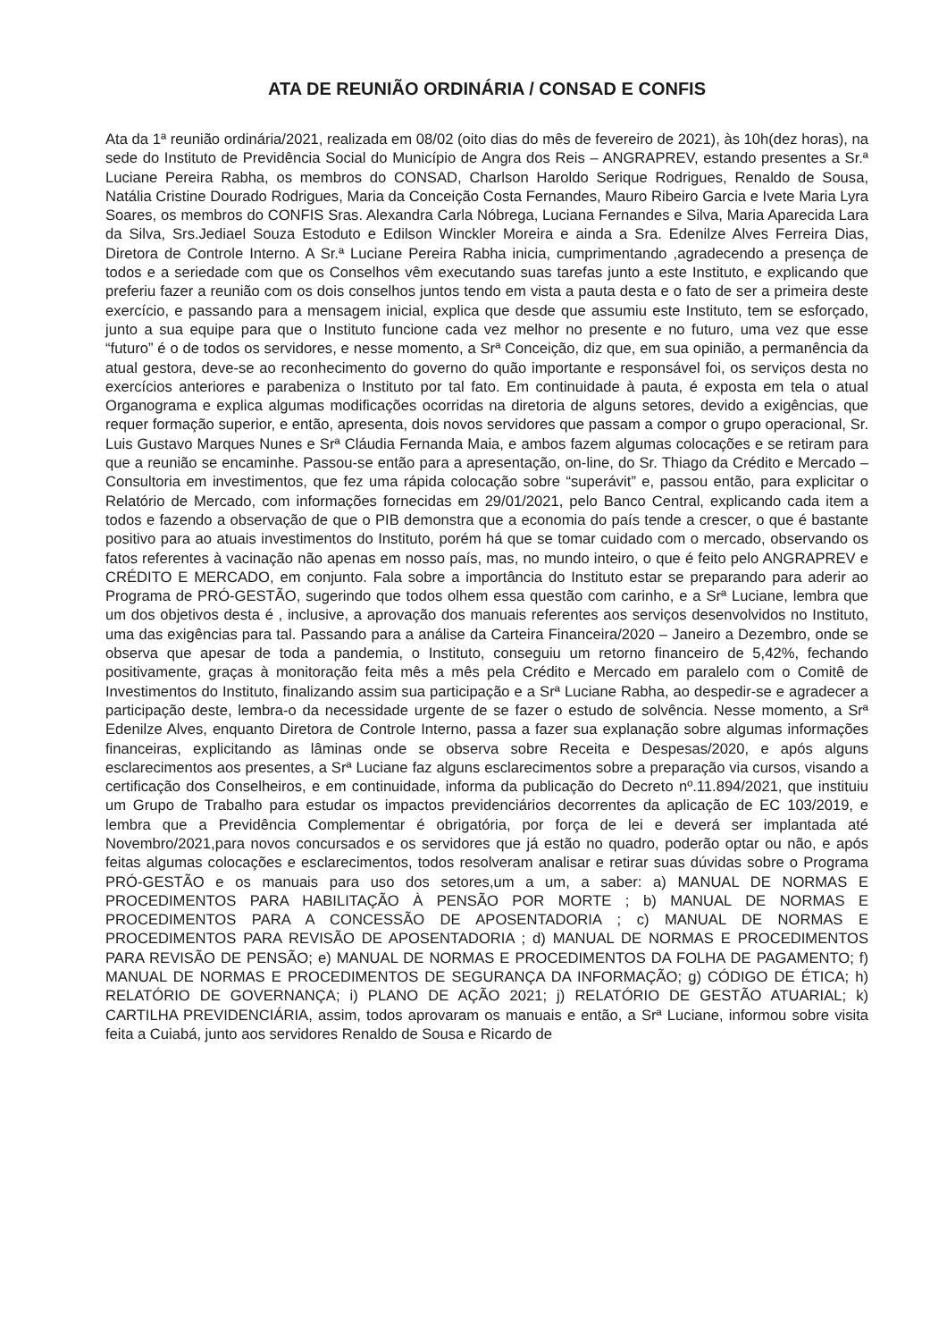ATA DE REUNIÃO ORDINÁRIA / CONSAD E CONFIS
Ata da 1ª reunião ordinária/2021, realizada em 08/02 (oito dias do mês de fevereiro de 2021), às 10h(dez horas), na sede do Instituto de Previdência Social do Município de Angra dos Reis – ANGRAPREV, estando presentes a Sr.ª Luciane Pereira Rabha, os membros do CONSAD, Charlson Haroldo Serique Rodrigues, Renaldo de Sousa, Natália Cristine Dourado Rodrigues, Maria da Conceição Costa Fernandes, Mauro Ribeiro Garcia e Ivete Maria Lyra Soares, os membros do CONFIS Sras. Alexandra Carla Nóbrega, Luciana Fernandes e Silva, Maria Aparecida Lara da Silva, Srs.Jediael Souza Estoduto e Edilson Winckler Moreira e ainda a Sra. Edenilze Alves Ferreira Dias, Diretora de Controle Interno. A Sr.ª Luciane Pereira Rabha inicia, cumprimentando ,agradecendo a presença de todos e a seriedade com que os Conselhos vêm executando suas tarefas junto a este Instituto, e explicando que preferiu fazer a reunião com os dois conselhos juntos tendo em vista a pauta desta e o fato de ser a primeira deste exercício, e passando para a mensagem inicial, explica que desde que assumiu este Instituto, tem se esforçado, junto a sua equipe para que o Instituto funcione cada vez melhor no presente e no futuro, uma vez que esse “futuro” é o de todos os servidores, e nesse momento, a Srª Conceição, diz que, em sua opinião, a permanência da atual gestora, deve-se ao reconhecimento do governo do quão importante e responsável foi, os serviços desta no exercícios anteriores e parabeniza o Instituto por tal fato. Em continuidade à pauta, é exposta em tela o atual Organograma e explica algumas modificações ocorridas na diretoria de alguns setores, devido a exigências, que requer formação superior, e então, apresenta, dois novos servidores que passam a compor o grupo operacional, Sr. Luis Gustavo Marques Nunes e Srª Cláudia Fernanda Maia, e ambos fazem algumas colocações e se retiram para que a reunião se encaminhe. Passou-se então para a apresentação, on-line, do Sr. Thiago da Crédito e Mercado – Consultoria em investimentos, que fez uma rápida colocação sobre “superávit” e, passou então, para explicitar o Relatório de Mercado, com informações fornecidas em 29/01/2021, pelo Banco Central, explicando cada item a todos e fazendo a observação de que o PIB demonstra que a economia do país tende a crescer, o que é bastante positivo para ao atuais investimentos do Instituto, porém há que se tomar cuidado com o mercado, observando os fatos referentes à vacinação não apenas em nosso país, mas, no mundo inteiro, o que é feito pelo ANGRAPREV e CRÉDITO E MERCADO, em conjunto. Fala sobre a importância do Instituto estar se preparando para aderir ao Programa de PRÓ-GESTÃO, sugerindo que todos olhem essa questão com carinho, e a Srª Luciane, lembra que um dos objetivos desta é , inclusive, a aprovação dos manuais referentes aos serviços desenvolvidos no Instituto, uma das exigências para tal. Passando para a análise da Carteira Financeira/2020 – Janeiro a Dezembro, onde se observa que apesar de toda a pandemia, o Instituto, conseguiu um retorno financeiro de 5,42%, fechando positivamente, graças à monitoração feita mês a mês pela Crédito e Mercado em paralelo com o Comitê de Investimentos do Instituto, finalizando assim sua participação e a Srª Luciane Rabha, ao despedir-se e agradecer a participação deste, lembra-o da necessidade urgente de se fazer o estudo de solvência. Nesse momento, a Srª Edenilze Alves, enquanto Diretora de Controle Interno, passa a fazer sua explanação sobre algumas informações financeiras, explicitando as lâminas onde se observa sobre Receita e Despesas/2020, e após alguns esclarecimentos aos presentes, a Srª Luciane faz alguns esclarecimentos sobre a preparação via cursos, visando a certificação dos Conselheiros, e em continuidade, informa da publicação do Decreto nº.11.894/2021, que instituiu um Grupo de Trabalho para estudar os impactos previdenciários decorrentes da aplicação de EC 103/2019, e lembra que a Previdência Complementar é obrigatória, por força de lei e deverá ser implantada até Novembro/2021,para novos concursados e os servidores que já estão no quadro, poderão optar ou não, e após feitas algumas colocações e esclarecimentos, todos resolveram analisar e retirar suas dúvidas sobre o Programa PRÓ-GESTÃO e os manuais para uso dos setores,um a um, a saber: a) MANUAL DE NORMAS E PROCEDIMENTOS PARA HABILITAÇÃO À PENSÃO POR MORTE ; b) MANUAL DE NORMAS E PROCEDIMENTOS PARA A CONCESSÃO DE APOSENTADORIA ; c) MANUAL DE NORMAS E PROCEDIMENTOS PARA REVISÃO DE APOSENTADORIA ; d) MANUAL DE NORMAS E PROCEDIMENTOS PARA REVISÃO DE PENSÃO; e) MANUAL DE NORMAS E PROCEDIMENTOS DA FOLHA DE PAGAMENTO; f) MANUAL DE NORMAS E PROCEDIMENTOS DE SEGURANÇA DA INFORMAÇÃO; g) CÓDIGO DE ÉTICA; h) RELATÓRIO DE GOVERNANÇA; i) PLANO DE AÇÃO 2021; j) RELATÓRIO DE GESTÃO ATUARIAL; k) CARTILHA PREVIDENCIÁRIA, assim, todos aprovaram os manuais e então, a Srª Luciane, informou sobre visita feita a Cuiabá, junto aos servidores Renaldo de Sousa e Ricardo de